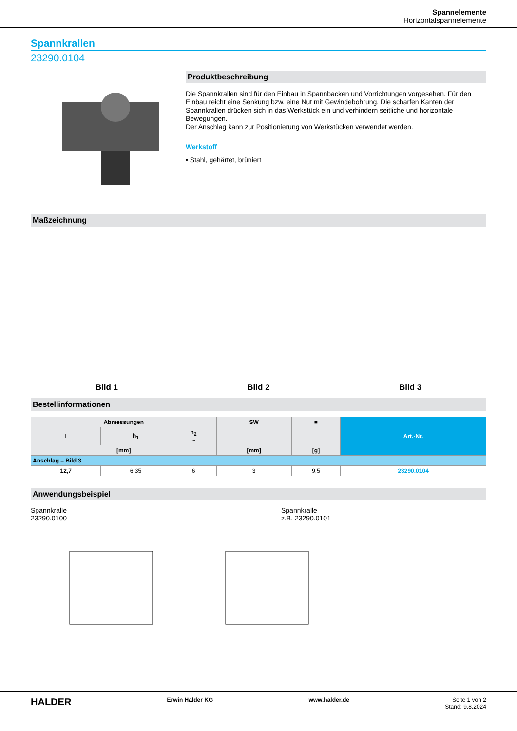Spannelemente
Horizontalspannelemente
Spannkrallen
23290.0104
Produktbeschreibung
Die Spannkrallen sind für den Einbau in Spannbacken und Vorrichtungen vorgesehen. Für den Einbau reicht eine Senkung bzw. eine Nut mit Gewindebohrung. Die scharfen Kanten der Spannkrallen drücken sich in das Werkstück ein und verhindern seitliche und horizontale Bewegungen.
Der Anschlag kann zur Positionierung von Werkstücken verwendet werden.
Werkstoff
• Stahl, gehärtet, brüniert
Maßzeichnung
Bild 1
Bild 2
Bild 3
Bestellinformationen
| Abmessungen | | | SW | ■ | Art.-Nr. |
| --- | --- | --- | --- | --- | --- |
| l | h<sub>1</sub> | h<sub>2</sub> ~ | | | |
| [mm] | | | [mm] | [g] | |
| Anschlag – Bild 3 | | | | | |
| 12,7 | 6,35 | 6 | 3 | 9,5 | 23290.0104 |
Anwendungsbeispiel
Spannkralle
23290.0100
Spannkralle
z.B. 23290.0101
HALDER Erwin Halder KG www.halder.de Seite 1 von 2
Stand: 9.8.2024